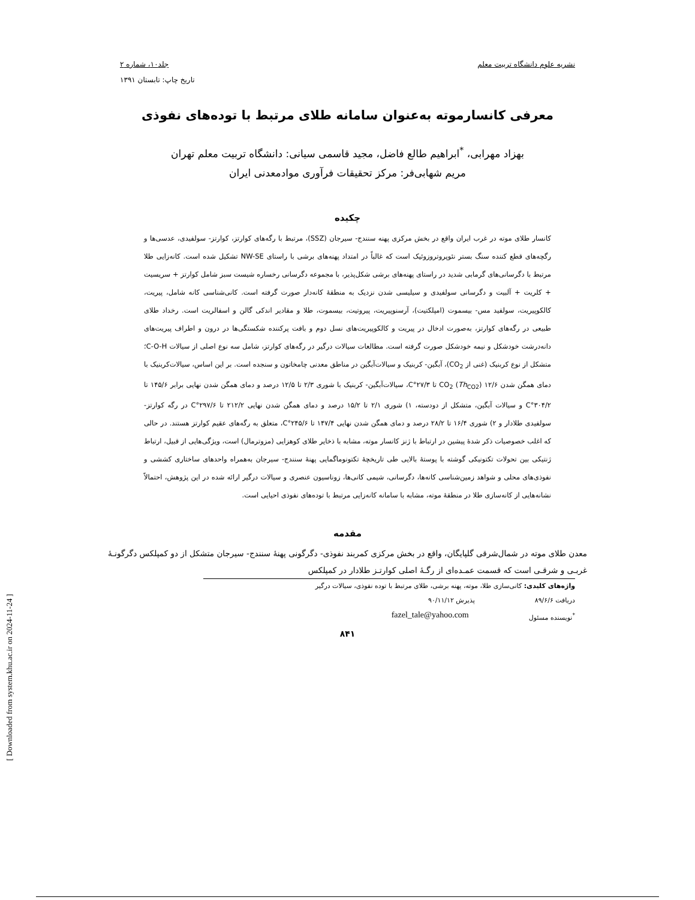نشریه علوم دانشگاه تربیت معلم جلد۱۰، شماره ۲
تاریخ چاپ: تابستان ۱۳۹۱
معرفی کانسارموته به‌عنوان سامانه طلای مرتبط با توده‌های نفوذی
بهزاد مهرابی، <sup>*</sup>ابراهیم طالع فاضل، مجید قاسمی سیانی: دانشگاه تربیت معلم تهران
مریم شهابی‌فر: مرکز تحقیقات فرآوری موادمعدنی ایران
چکیده
کانسار طلای موته در غرب ایران واقع در بخش مرکزی پهنه سنندج- سیرجان (SSZ)، مرتبط با رگه‌های کوارتز، کوارتز- سولفیدی، عدسی‌ها و رگچه‌های قطع کننده سنگ بستر نئوپروتروزوئیک است که غالباً در امتداد پهنه‌های برشی با راستای NW-SE تشکیل شده است. کانه‌زایی طلا مرتبط با دگرسانی‌های گرمابی شدید در راستای پهنه‌های برشی شکل‌پذیر، با مجموعه دگرسانی رخساره شیست سبز شامل کوارتز + سریسیت + کلریت + آلبیت و دگرسانی سولفیدی و سیلیسی شدن نزدیک به منطقهٔ کانه‌دار صورت گرفته است. کانی‌شناسی کانه شامل، پیریت، کالکوپیریت، سولفید مس- بیسموت (امپلکتیت)، آرسنوپیریت، پیروتیت، بیسموت، طلا و مقادیر اندکی گالن و اسفالریت است. رخداد طلای طبیعی در رگه‌های کوارتز، به‌صورت ادخال در پیریت و کالکوپیریت‌های نسل دوم و بافت پرکننده شکستگی‌ها در درون و اطراف پیریت‌های دانه‌درشت خودشکل و نیمه خودشکل صورت گرفته است. مطالعات سیالات درگیر در رگه‌های کوارتز، شامل سه نوع اصلی از سیالات C-O-H؛ متشکل از نوع کربنیک (غنی از CO<sub>2</sub>)، آبگین- کربنیک و سیالات‌آبگین در مناطق معدنی چامخاتون و سنجده است. بر این اساس، سیالات‌کربنیک با دمای همگن شدن CO<sub>2</sub> (Th<sub>CO2</sub>) ۱۲/۶ تا ۲۷/۳°C، سیالات‌آبگین- کربنیک با شوری ۲/۳ تا ۱۲/۵ درصد و دمای همگن شدن نهایی برابر ۱۴۵/۶ تا ۳۰۴/۲°C و سیالات آبگین، متشکل از دودسته، ۱) شوری ۲/۱ تا ۱۵/۲ درصد و دمای همگن شدن نهایی ۲۱۲/۲ تا ۲۹۷/۶°C در رگه کوارتز- سولفیدی طلادار و ۲) شوری ۱۶/۴ تا ۲۸/۲ درصد و دمای همگن شدن نهایی ۱۴۷/۴ تا ۲۴۵/۶°C، متعلق به رگه‌های عقیم کوارتز هستند. در حالی که اغلب خصوصیات ذکر شدهٔ پیشین در ارتباط با ژنز کانسار موته، مشابه با ذخایر طلای کوهزایی (مزوترمال) است، ویژگی‌هایی از قبیل، ارتباط ژنتیکی بین تحولات تکتونیکی گوشته با پوستهٔ بالایی طی تاریخچهٔ تکتونوماگمایی پهنهٔ سنندج- سیرجان به‌همراه واحدهای ساختاری کششی و نفوذی‌های محلی و شواهد زمین‌شناسی کانه‌ها، دگرسانی، شیمی کانی‌ها، زوناسیون عنصری و سیالات درگیر ارائه شده در این پژوهش، احتمالاً نشانه‌هایی از کانه‌سازی طلا در منطقهٔ موته، مشابه با سامانه کانه‌زایی مرتبط با توده‌های نفوذی احیایی است.
مقدمه
معدن طلای موته در شمال‌شرقی گلپایگان، واقع در بخش مرکزی کمربند نفوذی- دگرگونی پهنهٔ سنندج- سیرجان متشکل از دو کمپلکس دگرگونـهٔ غربـی و شرقـی است که قسمت عمـده‌ای از رگـهٔ اصلی کوارتـز طلادار در کمپلکس
واژه‌های کلیدی: کانی‌سازی طلا، موته، پهنه برشی، طلای مرتبط با توده نفوذی، سیالات درگیر
دریافت ۸۹/۶/۶ پذیرش ۹۰/۱۱/۱۲
<sup>*</sup> نویسنده مسئول fazel_tale@yahoo.com
۸۴۱
[ Downloaded from system.khu.ac.ir on 2024-11-24 ]